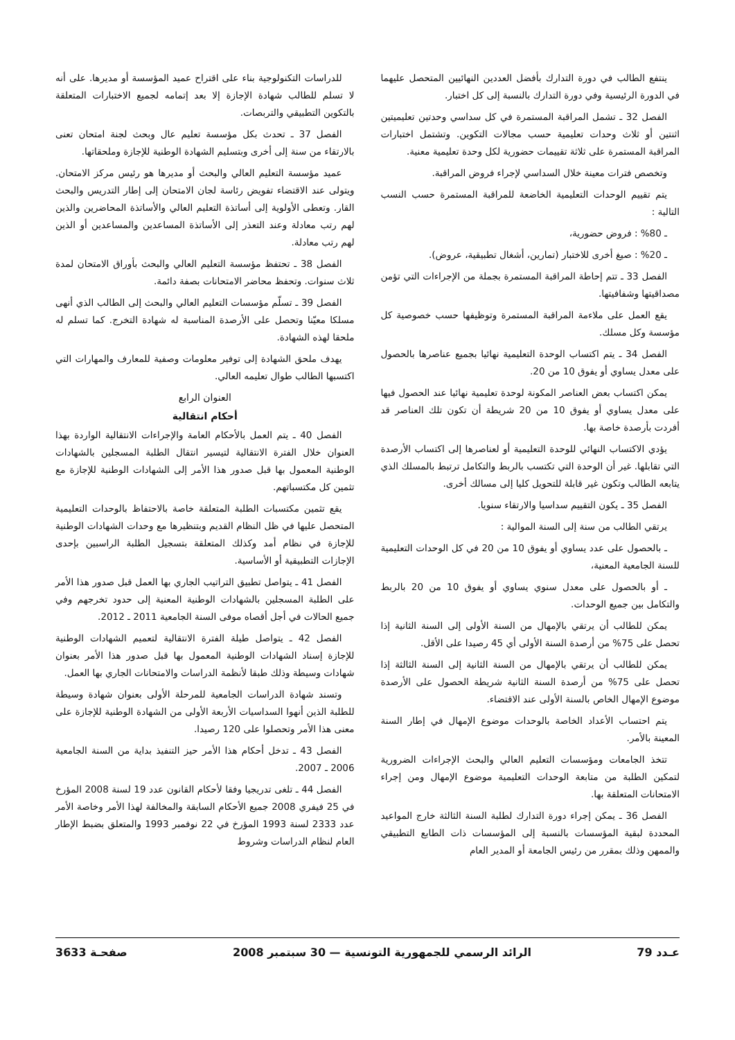ينتفع الطالب في دورة التدارك بأفضل العددين النهائيين المتحصل عليهما في الدورة الرئيسية وفي دورة التدارك بالنسبة إلى كل اختبار.
الفصل 32 ـ تشمل المراقبة المستمرة في كل سداسي وحدتين تعليميتين اثنتين أو ثلاث وحدات تعليمية حسب مجالات التكوين. وتشتمل اختبارات المراقبة المستمرة على ثلاثة تقييمات حضورية لكل وحدة تعليمية معنية.
وتخصص فترات معينة خلال السداسي لإجراء فروض المراقبة.
يتم تقييم الوحدات التعليمية الخاضعة للمراقبة المستمرة حسب النسب التالية :
ـ 80% : فروض حضورية،
ـ 20% : صيغ أخرى للاختبار (تمارين، أشغال تطبيقية، عروض).
الفصل 33 ـ تتم إحاطة المراقبة المستمرة بجملة من الإجراءات التي تؤمن مصداقيتها وشفافيتها.
يقع العمل على ملاءمة المراقبة المستمرة وتوظيفها حسب خصوصية كل مؤسسة وكل مسلك.
الفصل 34 ـ يتم اكتساب الوحدة التعليمية نهائيا بجميع عناصرها بالحصول على معدل يساوي أو يفوق 10 من 20.
يمكن اكتساب بعض العناصر المكونة لوحدة تعليمية نهائيا عند الحصول فيها على معدل يساوي أو يفوق 10 من 20 شريطة أن تكون تلك العناصر قد أفردت بأرصدة خاصة بها.
يؤدي الاكتساب النهائي للوحدة التعليمية أو لعناصرها إلى اكتساب الأرصدة التي تقابلها. غير أن الوحدة التي تكتسب بالربط والتكامل ترتبط بالمسلك الذي يتابعه الطالب وتكون غير قابلة للتحويل كليا إلى مسالك أخرى.
الفصل 35 ـ يكون التقييم سداسيا والارتقاء سنويا.
يرتقي الطالب من سنة إلى السنة الموالية :
ـ بالحصول على عدد يساوي أو يفوق 10 من 20 في كل الوحدات التعليمية للسنة الجامعية المعنية،
ـ أو بالحصول على معدل سنوي يساوي أو يفوق 10 من 20 بالربط والتكامل بين جميع الوحدات.
يمكن للطالب أن يرتقي بالإمهال من السنة الأولى إلى السنة الثانية إذا تحصل على 75% من أرصدة السنة الأولى أي 45 رصيدا على الأقل.
يمكن للطالب أن يرتقي بالإمهال من السنة الثانية إلى السنة الثالثة إذا تحصل على 75% من أرصدة السنة الثانية شريطة الحصول على الأرصدة موضوع الإمهال الخاص بالسنة الأولى عند الاقتضاء.
يتم احتساب الأعداد الخاصة بالوحدات موضوع الإمهال في إطار السنة المعينة بالأمر.
تتخذ الجامعات ومؤسسات التعليم العالي والبحث الإجراءات الضرورية لتمكين الطلبة من متابعة الوحدات التعليمية موضوع الإمهال ومن إجراء الامتحانات المتعلقة بها.
الفصل 36 ـ يمكن إجراء دورة التدارك لطلبة السنة الثالثة خارج المواعيد المحددة لبقية المؤسسات بالنسبة إلى المؤسسات ذات الطابع التطبيقي والممهن وذلك بمقرر من رئيس الجامعة أو المدير العام
للدراسات التكنولوجية بناء على اقتراح عميد المؤسسة أو مديرها. على أنه لا تسلم للطالب شهادة الإجازة إلا بعد إتمامه لجميع الاختبارات المتعلقة بالتكوين التطبيقي والتربصات.
الفصل 37 ـ تحدث بكل مؤسسة تعليم عال وبحث لجنة امتحان تعنى بالارتقاء من سنة إلى أخرى وبتسليم الشهادة الوطنية للإجازة وملحقاتها.
عميد مؤسسة التعليم العالي والبحث أو مديرها هو رئيس مركز الامتحان. ويتولى عند الاقتضاء تفويض رئاسة لجان الامتحان إلى إطار التدريس والبحث القار. وتعطى الأولوية إلى أساتذة التعليم العالي والأساتذة المحاضرين والذين لهم رتب معادلة وعند التعذر إلى الأساتذة المساعدين والمساعدين أو الذين لهم رتب معادلة.
الفصل 38 ـ تحتفظ مؤسسة التعليم العالي والبحث بأوراق الامتحان لمدة ثلاث سنوات. وتحفظ محاضر الامتحانات بصفة دائمة.
الفصل 39 ـ تسلّم مؤسسات التعليم العالي والبحث إلى الطالب الذي أنهى مسلكا معيّنا وتحصل على الأرصدة المناسبة له شهادة التخرج. كما تسلم له ملحقا لهذه الشهادة.
يهدف ملحق الشهادة إلى توفير معلومات وصفية للمعارف والمهارات التي اكتسبها الطالب طوال تعليمه العالي.
العنوان الرابع
أحكام انتقالية
الفصل 40 ـ يتم العمل بالأحكام العامة والإجراءات الانتقالية الواردة بهذا العنوان خلال الفترة الانتقالية لتيسير انتقال الطلبة المسجلين بالشهادات الوطنية المعمول بها قبل صدور هذا الأمر إلى الشهادات الوطنية للإجازة مع تثمين كل مكتسباتهم.
يقع تثمين مكتسبات الطلبة المتعلقة خاصة بالاحتفاظ بالوحدات التعليمية المتحصل عليها في ظل النظام القديم وبتنظيرها مع وحدات الشهادات الوطنية للإجازة في نظام أمد وكذلك المتعلقة بتسجيل الطلبة الراسبين بإحدى الإجازات التطبيقية أو الأساسية.
الفصل 41 ـ يتواصل تطبيق التراتيب الجاري بها العمل قبل صدور هذا الأمر على الطلبة المسجلين بالشهادات الوطنية المعنية إلى حدود تخرجهم وفي جميع الحالات في أجل أقصاه موفى السنة الجامعية 2011 ـ 2012.
الفصل 42 ـ يتواصل طيلة الفترة الانتقالية لتعميم الشهادات الوطنية للإجازة إسناد الشهادات الوطنية المعمول بها قبل صدور هذا الأمر بعنوان شهادات وسيطة وذلك طبقا لأنظمة الدراسات والامتحانات الجاري بها العمل.
وتسند شهادة الدراسات الجامعية للمرحلة الأولى بعنوان شهادة وسيطة للطلبة الذين أنهوا السداسيات الأربعة الأولى من الشهادة الوطنية للإجازة على معنى هذا الأمر وتحصلوا على 120 رصيدا.
الفصل 43 ـ تدخل أحكام هذا الأمر حيز التنفيذ بداية من السنة الجامعية 2006 ـ 2007.
الفصل 44 ـ تلغى تدريجيا وفقا لأحكام القانون عدد 19 لسنة 2008 المؤرخ في 25 فيفري 2008 جميع الأحكام السابقة والمخالفة لهذا الأمر وخاصة الأمر عدد 2333 لسنة 1993 المؤرخ في 22 نوفمبر 1993 والمتعلق بضبط الإطار العام لنظام الدراسات وشروط
عـدد 79 الرائد الرسمي للجمهورية التونسية — 30 سبتمبر 2008 صفحـة 3633